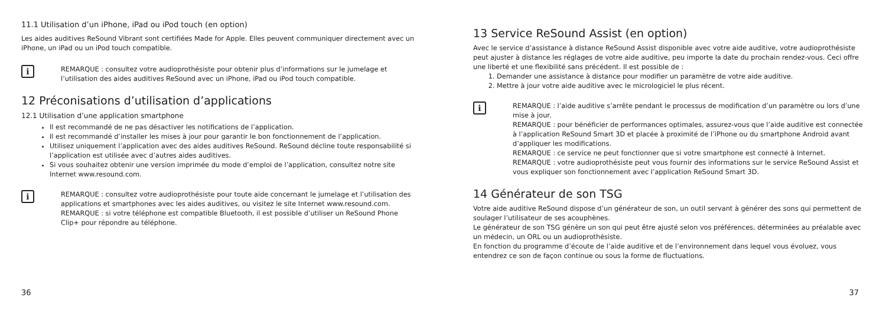11.1 Utilisation d’un iPhone, iPad ou iPod touch (en option)
Les aides auditives ReSound Vibrant sont certifiées Made for Apple. Elles peuvent communiquer directement avec un iPhone, un iPad ou un iPod touch compatible.
i
REMARQUE : consultez votre audioprothésiste pour obtenir plus d’informations sur le jumelage et l’utilisation des aides auditives ReSound avec un iPhone, iPad ou iPod touch compatible.
12 Préconisations d’utilisation d’applications
12.1 Utilisation d’une application smartphone
Il est recommandé de ne pas désactiver les notifications de l’application.
Il est recommandé d’installer les mises à jour pour garantir le bon fonctionnement de l’application.
Utilisez uniquement l’application avec des aides auditives ReSound. ReSound décline toute responsabilité si l’application est utilisée avec d’autres aides auditives.
Si vous souhaitez obtenir une version imprimée du mode d’emploi de l’application, consultez notre site Internet www.resound.com.
i
REMARQUE : consultez votre audioprothésiste pour toute aide concernant le jumelage et l’utilisation des applications et smartphones avec les aides auditives, ou visitez le site Internet www.resound.com.
REMARQUE : si votre téléphone est compatible Bluetooth, il est possible d’utiliser un ReSound Phone Clip+ pour répondre au téléphone.
36
13 Service ReSound Assist (en option)
Avec le service d’assistance à distance ReSound Assist disponible avec votre aide auditive, votre audioprothésiste peut ajuster à distance les réglages de votre aide auditive, peu importe la date du prochain rendez-vous. Ceci offre une liberté et une flexibilité sans précédent. Il est possible de :
1. Demander une assistance à distance pour modifier un paramètre de votre aide auditive.
2. Mettre à jour votre aide auditive avec le micrologiciel le plus récent.
i
REMARQUE : l’aide auditive s’arrête pendant le processus de modification d’un paramètre ou lors d’une mise à jour.
REMARQUE : pour bénéficier de performances optimales, assurez-vous que l’aide auditive est connectée à l’application ReSound Smart 3D et placée à proximité de l’iPhone ou du smartphone Android avant d’appliquer les modifications.
REMARQUE : ce service ne peut fonctionner que si votre smartphone est connecté à Internet.
REMARQUE : votre audioprothésiste peut vous fournir des informations sur le service ReSound Assist et vous expliquer son fonctionnement avec l’application ReSound Smart 3D.
14 Générateur de son TSG
Votre aide auditive ReSound dispose d’un générateur de son, un outil servant à générer des sons qui permettent de soulager l’utilisateur de ses acouphènes.
Le générateur de son TSG génère un son qui peut être ajusté selon vos préférences, déterminées au préalable avec un médecin, un ORL ou un audioprothésiste.
En fonction du programme d’écoute de l’aide auditive et de l’environnement dans lequel vous évoluez, vous entendrez ce son de façon continue ou sous la forme de fluctuations.
37